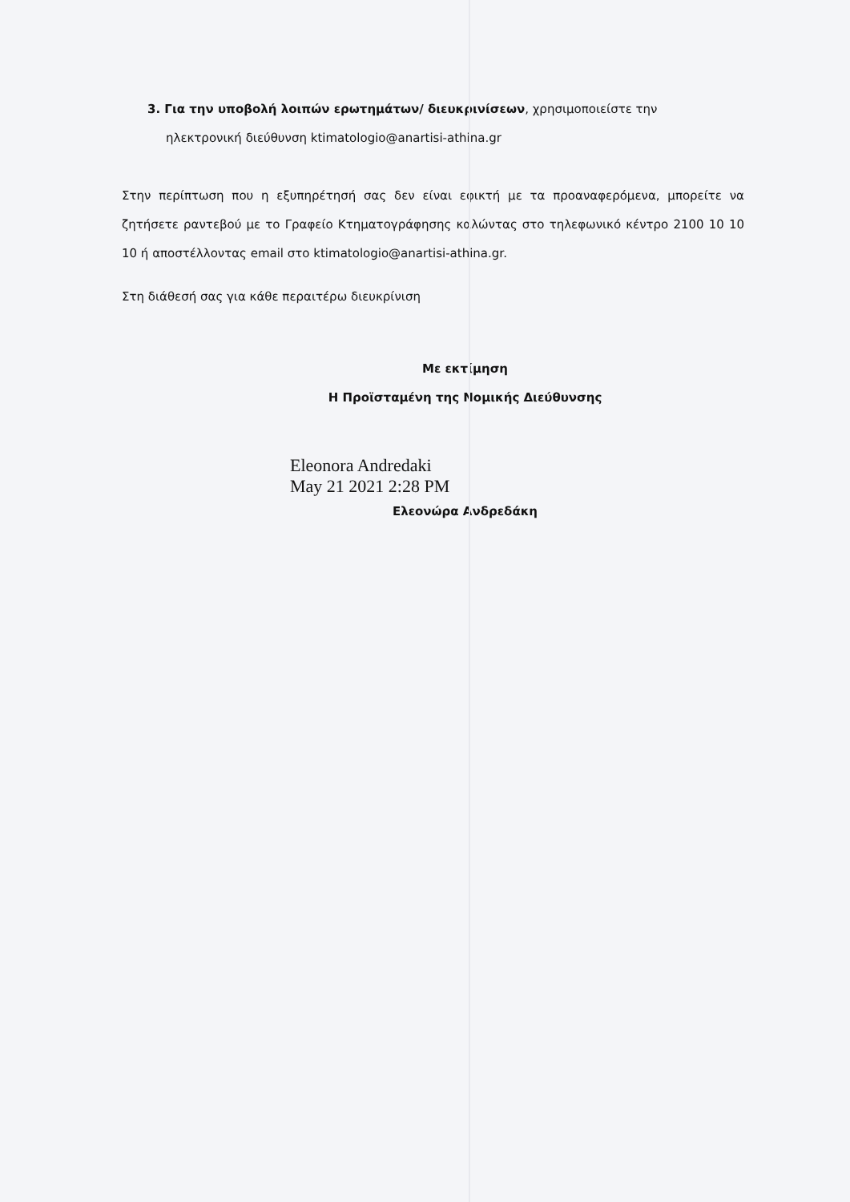3. Για την υποβολή λοιπών ερωτημάτων/ διευκρινίσεων, χρησιμοποιείστε την
ηλεκτρονική διεύθυνση ktimatologio@anartisi-athina.gr
Στην περίπτωση που η εξυπηρέτησή σας δεν είναι εφικτή με τα προαναφερόμενα, μπορείτε να ζητήσετε ραντεβού με το Γραφείο Κτηματογράφησης καλώντας στο τηλεφωνικό κέντρο 2100 10 10 10 ή αποστέλλοντας email στο ktimatologio@anartisi-athina.gr.
Στη διάθεσή σας για κάθε περαιτέρω διευκρίνιση
Με εκτίμηση
Η Προϊσταμένη της Νομικής Διεύθυνσης
Eleonora Andredaki
May 21 2021 2:28 PM
Ελεονώρα Ανδρεδάκη